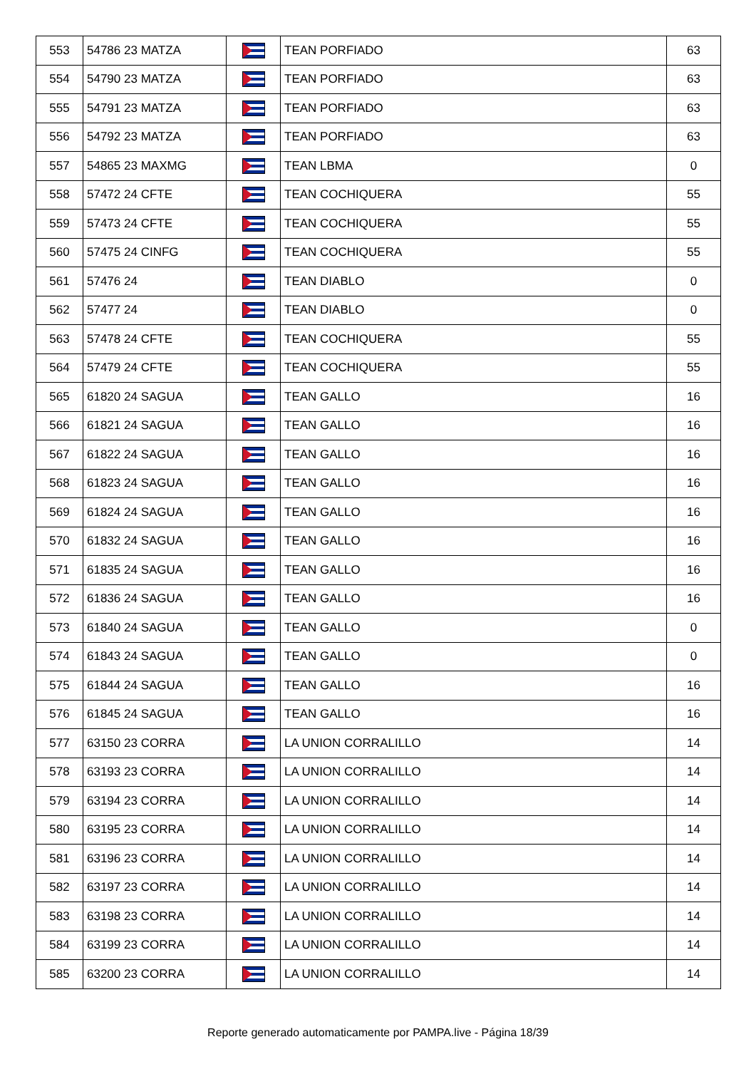| 553 | 54786 23 MATZA | | TEAN PORFIADO | 63 |
| 554 | 54790 23 MATZA | | TEAN PORFIADO | 63 |
| 555 | 54791 23 MATZA | | TEAN PORFIADO | 63 |
| 556 | 54792 23 MATZA | | TEAN PORFIADO | 63 |
| 557 | 54865 23 MAXMG | | TEAN LBMA | 0 |
| 558 | 57472 24 CFTE | | TEAN COCHIQUERA | 55 |
| 559 | 57473 24 CFTE | | TEAN COCHIQUERA | 55 |
| 560 | 57475 24 CINFG | | TEAN COCHIQUERA | 55 |
| 561 | 57476 24 | | TEAN DIABLO | 0 |
| 562 | 57477 24 | | TEAN DIABLO | 0 |
| 563 | 57478 24 CFTE | | TEAN COCHIQUERA | 55 |
| 564 | 57479 24 CFTE | | TEAN COCHIQUERA | 55 |
| 565 | 61820 24 SAGUA | | TEAN GALLO | 16 |
| 566 | 61821 24 SAGUA | | TEAN GALLO | 16 |
| 567 | 61822 24 SAGUA | | TEAN GALLO | 16 |
| 568 | 61823 24 SAGUA | | TEAN GALLO | 16 |
| 569 | 61824 24 SAGUA | | TEAN GALLO | 16 |
| 570 | 61832 24 SAGUA | | TEAN GALLO | 16 |
| 571 | 61835 24 SAGUA | | TEAN GALLO | 16 |
| 572 | 61836 24 SAGUA | | TEAN GALLO | 16 |
| 573 | 61840 24 SAGUA | | TEAN GALLO | 0 |
| 574 | 61843 24 SAGUA | | TEAN GALLO | 0 |
| 575 | 61844 24 SAGUA | | TEAN GALLO | 16 |
| 576 | 61845 24 SAGUA | | TEAN GALLO | 16 |
| 577 | 63150 23 CORRA | | LA UNION CORRALILLO | 14 |
| 578 | 63193 23 CORRA | | LA UNION CORRALILLO | 14 |
| 579 | 63194 23 CORRA | | LA UNION CORRALILLO | 14 |
| 580 | 63195 23 CORRA | | LA UNION CORRALILLO | 14 |
| 581 | 63196 23 CORRA | | LA UNION CORRALILLO | 14 |
| 582 | 63197 23 CORRA | | LA UNION CORRALILLO | 14 |
| 583 | 63198 23 CORRA | | LA UNION CORRALILLO | 14 |
| 584 | 63199 23 CORRA | | LA UNION CORRALILLO | 14 |
| 585 | 63200 23 CORRA | | LA UNION CORRALILLO | 14 |
Reporte generado automaticamente por PAMPA.live - Página 18/39